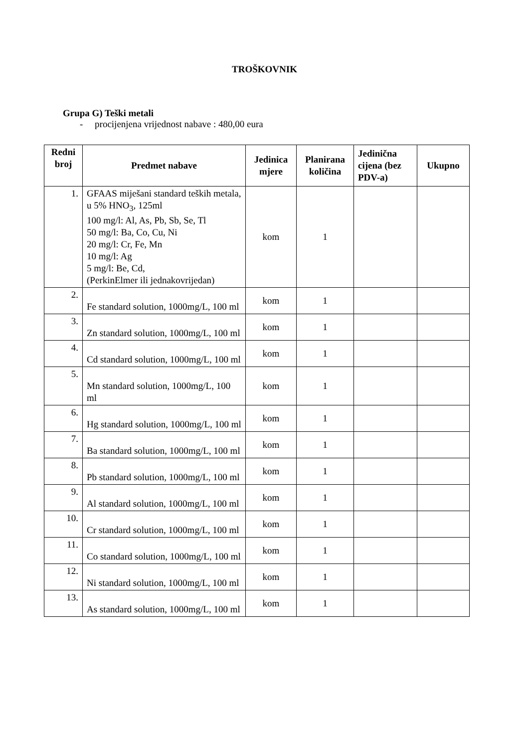TROŠKOVNIK
Grupa G) Teški metali
- procijenjena vrijednost nabave : 480,00 eura
| Redni broj | Predmet nabave | Jedinica mjere | Planirana količina | Jedinična cijena (bez PDV-a) | Ukupno |
| --- | --- | --- | --- | --- | --- |
| 1. | GFAAS miješani standard teških metala, u 5% HNO<sub>3</sub>, 125ml 100 mg/l: Al, As, Pb, Sb, Se, Tl 50 mg/l: Ba, Co, Cu, Ni 20 mg/l: Cr, Fe, Mn 10 mg/l: Ag 5 mg/l: Be, Cd, (PerkinElmer ili jednakovrijedan) | kom | 1 | | |
| 2. | Fe standard solution, 1000mg/L, 100 ml | kom | 1 | | |
| 3. | Zn standard solution, 1000mg/L, 100 ml | kom | 1 | | |
| 4. | Cd standard solution, 1000mg/L, 100 ml | kom | 1 | | |
| 5. | Mn standard solution, 1000mg/L, 100 ml | kom | 1 | | |
| 6. | Hg standard solution, 1000mg/L, 100 ml | kom | 1 | | |
| 7. | Ba standard solution, 1000mg/L, 100 ml | kom | 1 | | |
| 8. | Pb standard solution, 1000mg/L, 100 ml | kom | 1 | | |
| 9. | Al standard solution, 1000mg/L, 100 ml | kom | 1 | | |
| 10. | Cr standard solution, 1000mg/L, 100 ml | kom | 1 | | |
| 11. | Co standard solution, 1000mg/L, 100 ml | kom | 1 | | |
| 12. | Ni standard solution, 1000mg/L, 100 ml | kom | 1 | | |
| 13. | As standard solution, 1000mg/L, 100 ml | kom | 1 | | |